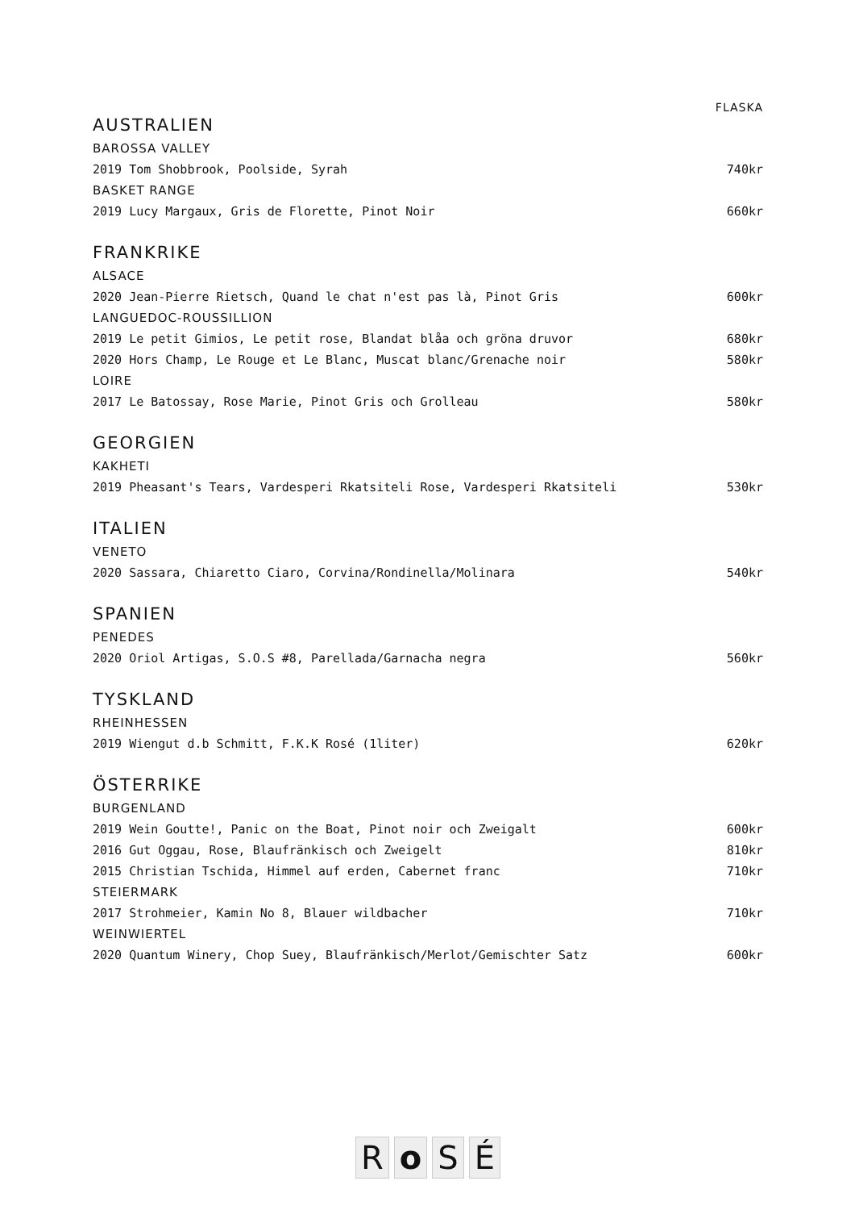FLASKA
AUSTRALIEN
BAROSSA VALLEY
2019 Tom Shobbrook, Poolside, Syrah 740kr
BASKET RANGE
2019 Lucy Margaux, Gris de Florette, Pinot Noir 660kr
FRANKRIKE
ALSACE
2020 Jean-Pierre Rietsch, Quand le chat n'est pas là, Pinot Gris 600kr
LANGUEDOC-ROUSSILLION
2019 Le petit Gimios, Le petit rose, Blandat blåa och gröna druvor 680kr
2020 Hors Champ, Le Rouge et Le Blanc, Muscat blanc/Grenache noir 580kr
LOIRE
2017 Le Batossay, Rose Marie, Pinot Gris och Grolleau 580kr
GEORGIEN
KAKHETI
2019 Pheasant's Tears, Vardesperi Rkatsiteli Rose, Vardesperi Rkatsiteli 530kr
ITALIEN
VENETO
2020 Sassara, Chiaretto Ciaro, Corvina/Rondinella/Molinara 540kr
SPANIEN
PENEDES
2020 Oriol Artigas, S.O.S #8, Parellada/Garnacha negra 560kr
TYSKLAND
RHEINHESSEN
2019 Wiengut d.b Schmitt, F.K.K Rosé (1liter) 620kr
ÖSTERRIKE
BURGENLAND
2019 Wein Goutte!, Panic on the Boat, Pinot noir och Zweigalt 600kr
2016 Gut Oggau, Rose, Blaufränkisch och Zweigelt 810kr
2015 Christian Tschida, Himmel auf erden, Cabernet franc 710kr
STEIERMARK
2017 Strohmeier, Kamin No 8, Blauer wildbacher 710kr
WEINWIERTEL
2020 Quantum Winery, Chop Suey, Blaufränkisch/Merlot/Gemischter Satz 600kr
RoSÉ